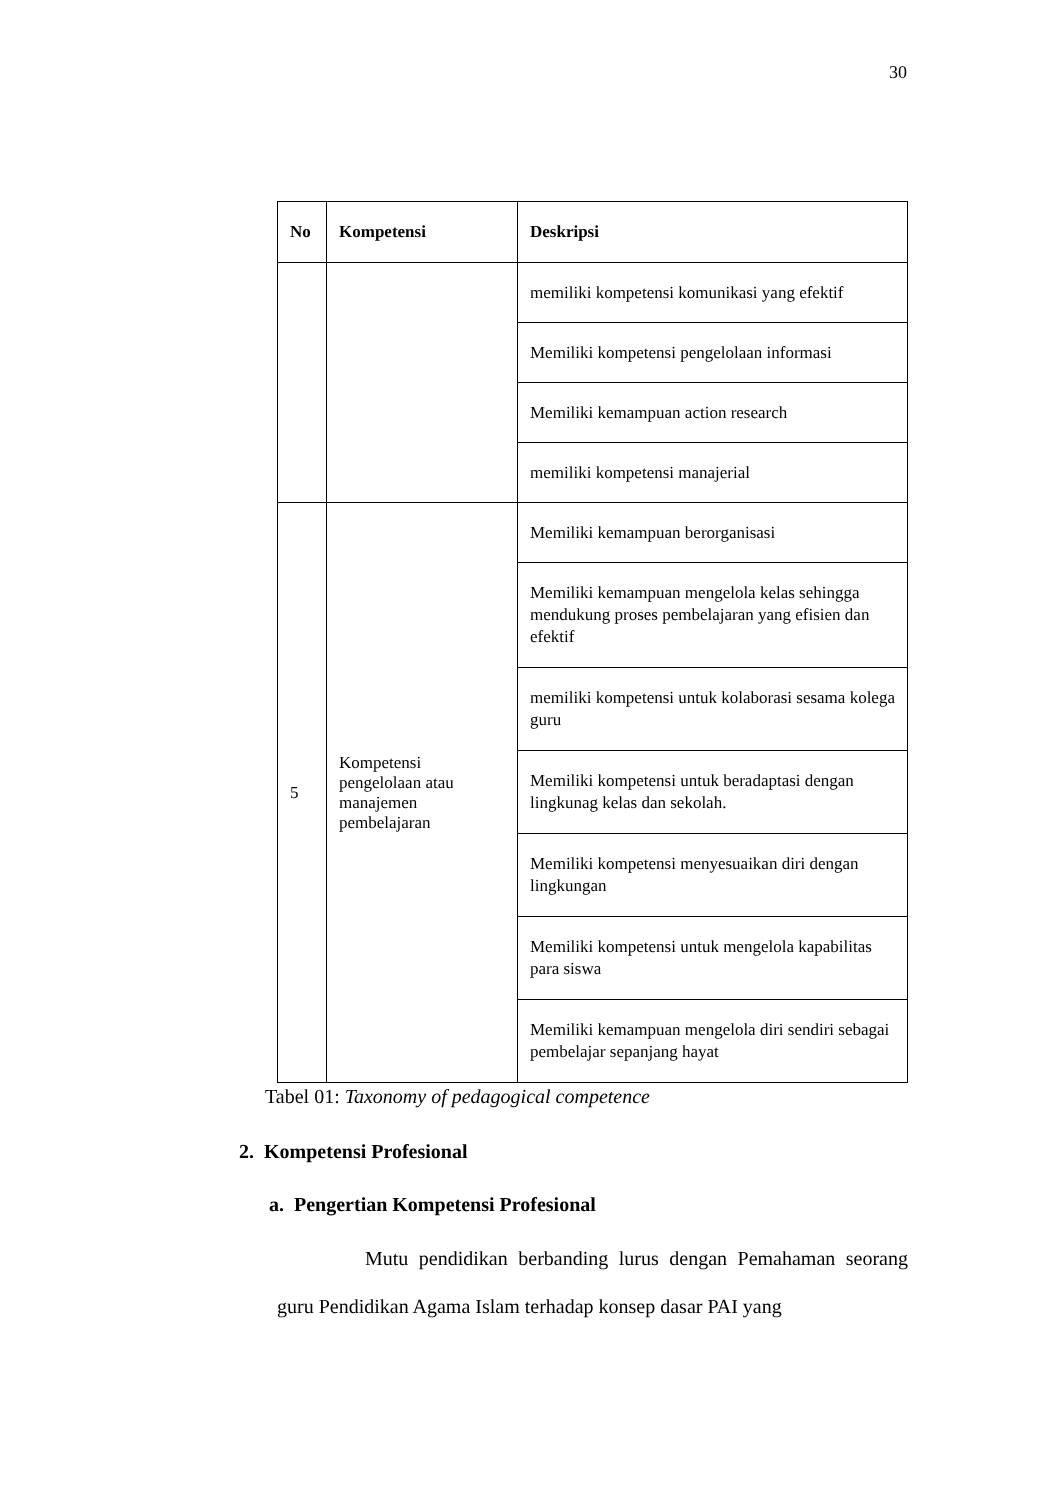30
| No | Kompetensi | Deskripsi |
| --- | --- | --- |
| | | memiliki kompetensi komunikasi yang efektif |
| | | Memiliki kompetensi pengelolaan informasi |
| | | Memiliki kemampuan action research |
| | | memiliki kompetensi manajerial |
| 5 | Kompetensi pengelolaan atau manajemen pembelajaran | Memiliki kemampuan berorganisasi |
| | | Memiliki kemampuan mengelola kelas sehingga mendukung proses pembelajaran yang efisien dan efektif |
| | | memiliki kompetensi untuk kolaborasi sesama kolega guru |
| | | Memiliki kompetensi untuk beradaptasi dengan lingkunag kelas dan sekolah. |
| | | Memiliki kompetensi menyesuaikan diri dengan lingkungan |
| | | Memiliki kompetensi untuk mengelola kapabilitas para siswa |
| | | Memiliki kemampuan mengelola diri sendiri sebagai pembelajar sepanjang hayat |
Tabel 01: Taxonomy of pedagogical competence
2. Kompetensi Profesional
a. Pengertian Kompetensi Profesional
Mutu pendidikan berbanding lurus dengan Pemahaman seorang guru Pendidikan Agama Islam terhadap konsep dasar PAI yang